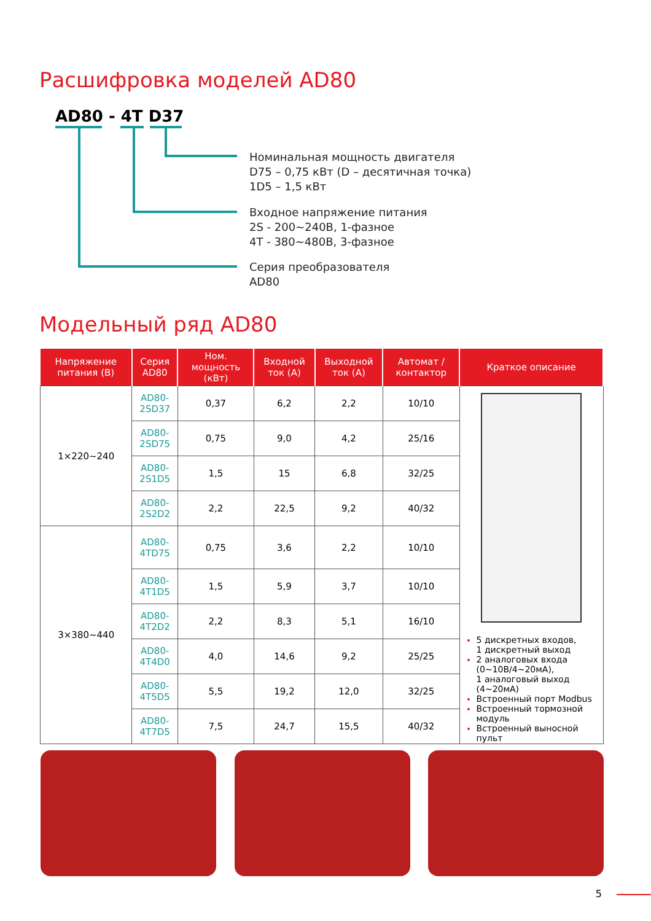Расшифровка моделей AD80
AD80 - 4T D37
Номинальная мощность двигателя
D75 – 0,75 кВт (D – десятичная точка)
1D5 – 1,5 кВт
Входное напряжение питания
2S - 200~240В, 1-фазное
4T - 380~480В, 3-фазное
Серия преобразователя
AD80
Модельный ряд AD80
| Напряжение питания (В) | Серия AD80 | Ном. мощность (кВт) | Входной ток (А) | Выходной ток (А) | Автомат / контактор | Краткое описание |
| --- | --- | --- | --- | --- | --- | --- |
| 1×220~240 | AD80-2SD37 | 0,37 | 6,2 | 2,2 | 10/10 | 5 дискретных входов, 1 дискретный выход 2 аналоговых входа (0~10В/4~20мА), 1 аналоговый выход (4~20мА) Встроенный порт Modbus Встроенный тормозной модуль Встроенный выносной пульт |
| | AD80-2SD75 | 0,75 | 9,0 | 4,2 | 25/16 | |
| | AD80-2S1D5 | 1,5 | 15 | 6,8 | 32/25 | |
| | AD80-2S2D2 | 2,2 | 22,5 | 9,2 | 40/32 | |
| 3×380~440 | AD80-4TD75 | 0,75 | 3,6 | 2,2 | 10/10 | |
| | AD80-4T1D5 | 1,5 | 5,9 | 3,7 | 10/10 | |
| | AD80-4T2D2 | 2,2 | 8,3 | 5,1 | 16/10 | |
| | AD80-4T4D0 | 4,0 | 14,6 | 9,2 | 25/25 | |
| | AD80-4T5D5 | 5,5 | 19,2 | 12,0 | 32/25 | |
| | AD80-4T7D5 | 7,5 | 24,7 | 15,5 | 40/32 | |
5